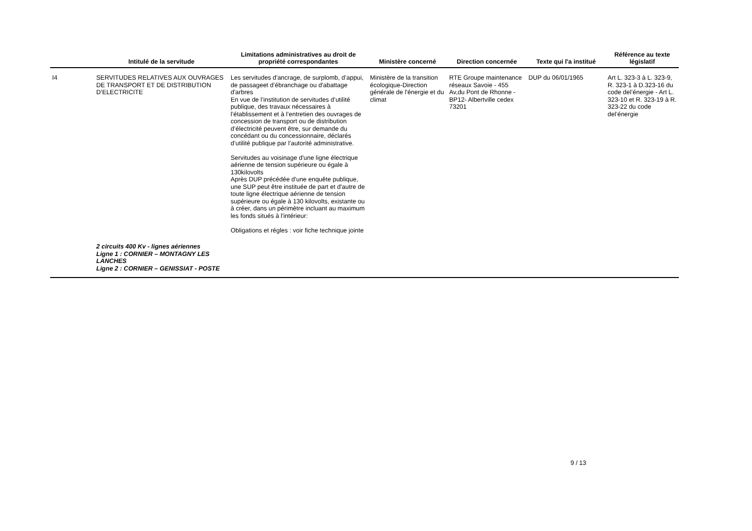| | Intitulé de la servitude | Limitations administratives au droit de propriété correspondantes | Ministère concerné | Direction concernée | Texte qui l'a institué | Référence au texte législatif |
| --- | --- | --- | --- | --- | --- | --- |
| I4 | SERVITUDES RELATIVES AUX OUVRAGES DE TRANSPORT ET DE DISTRIBUTION D’ELECTRICITE | Les servitudes d'ancrage, de surplomb, d’appui, de passageet d’ébranchage ou d'abattage d'arbres En vue de l’institution de servitudes d’utilité publique, des travaux nécessaires à l’établissement et à l’entretien des ouvrages de concession de transport ou de distribution d’électricité peuvent être, sur demande du concédant ou du concessionnaire, déclarés d’utilité publique par l’autorité administrative. Servitudes au voisinage d'une ligne électrique aérienne de tension supérieure ou égale à 130kilovolts Après DUP précédée d'une enquête publique, une SUP peut être instituée de part et d'autre de toute ligne électrique aérienne de tension supérieure ou égale à 130 kilovolts, existante ou à créer, dans un périmètre incluant au maximum les fonds situés à l'intérieur: Obligations et régles : voir fiche technique jointe | Ministère de la transition écologique-Direction générale de l'énergie et du climat | RTE Groupe maintenance réseaux Savoie - 455 Av,du Pont de Rhonne - BP12- Albertville cedex 73201 | DUP du 06/01/1965 | Art L. 323-3 à L. 323-9, R. 323-1 à D.323-16 du code del’énergie - Art L. 323-10 et R. 323-19 à R. 323-22 du code del’énergie |
| | 2 circuits 400 Kv - lignes aériennes Ligne 1 : CORNIER – MONTAGNY LES LANCHES Ligne 2 : CORNIER – GENISSIAT - POSTE | | | | | |
9 / 13